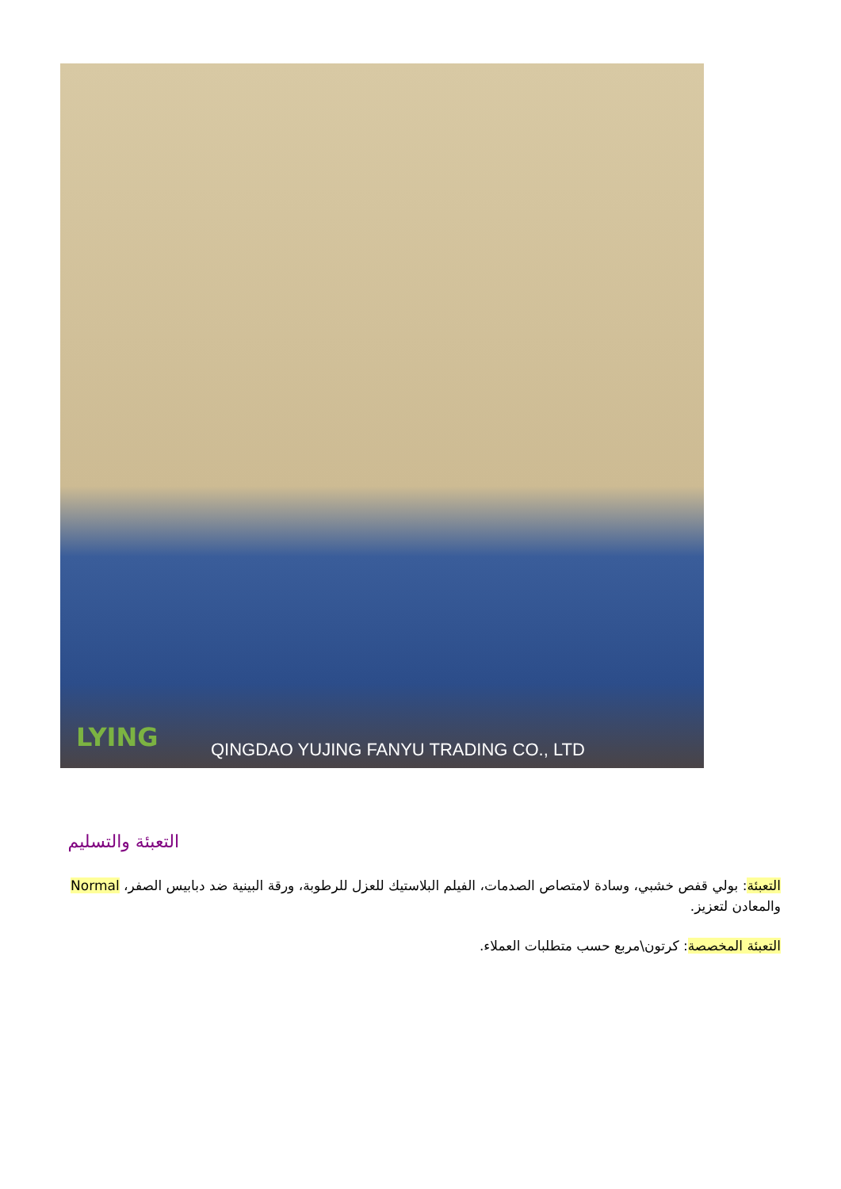LYING
QINGDAO YUJING FANYU TRADING CO., LTD
التعبئة والتسليم
التعبئة: بولي قفص خشبي، وسادة لامتصاص الصدمات، الفيلم البلاستيك للعزل للرطوبة، ورقة البينية ضد دبابيس الصفر، Normal والمعادن لتعزيز.
التعبئة المخصصة: كرتون\مربع حسب متطلبات العملاء.